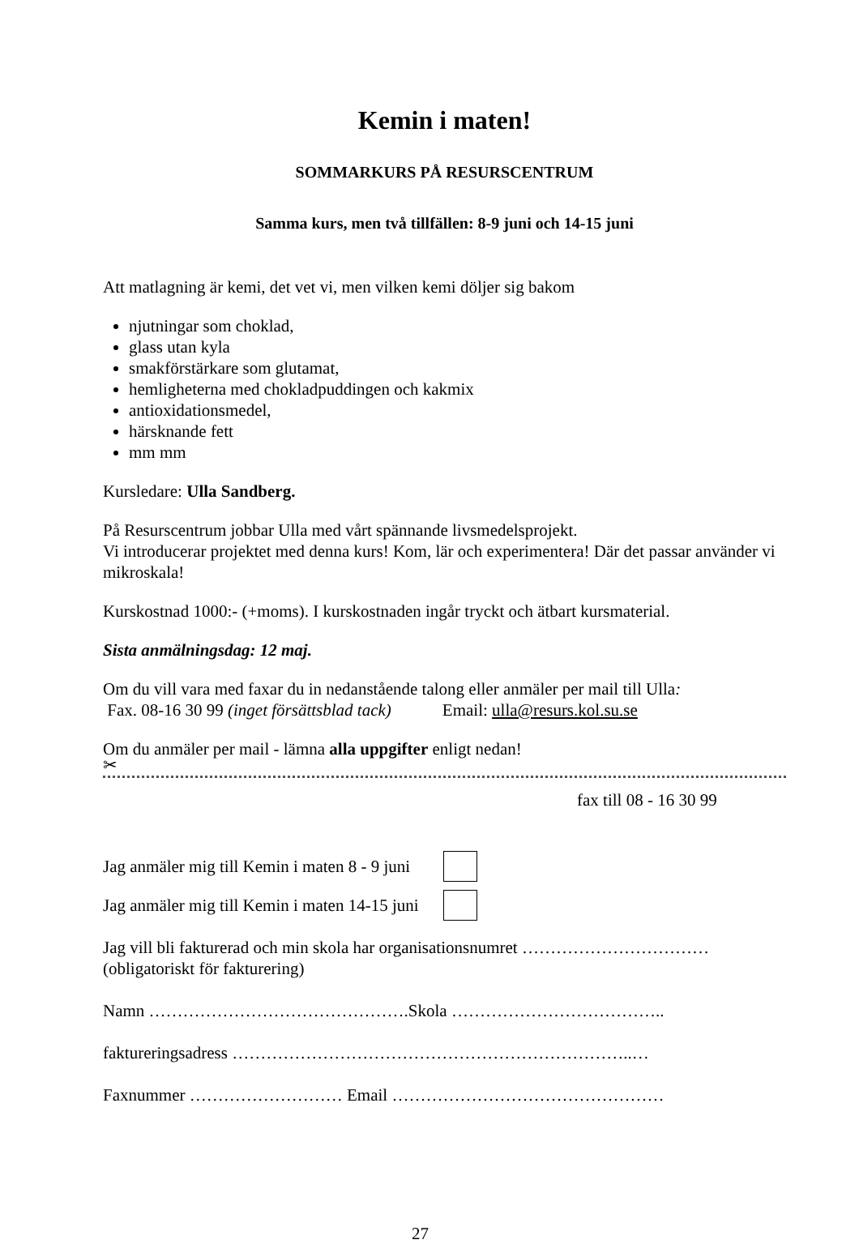Kemin i maten!
SOMMARKURS PÅ RESURSCENTRUM
Samma kurs, men två tillfällen: 8-9 juni och 14-15 juni
Att matlagning är kemi, det vet vi, men vilken kemi döljer sig bakom
njutningar som choklad,
glass utan kyla
smakförstärkare som glutamat,
hemligheterna med chokladpuddingen och kakmix
antioxidationsmedel,
härsknande fett
mm mm
Kursledare: Ulla Sandberg.
På Resurscentrum jobbar Ulla med vårt spännande livsmedelsprojekt.
Vi introducerar projektet med denna kurs! Kom, lär och experimentera! Där det passar använder vi mikroskala!
Kurskostnad 1000:- (+moms). I kurskostnaden ingår tryckt och ätbart kursmaterial.
Sista anmälningsdag: 12 maj.
Om du vill vara med faxar du in nedanstående talong eller anmäler per mail till Ulla:
Fax. 08-16 30 99 (inget försättsblad tack) Email: ulla@resurs.kol.su.se
Om du anmäler per mail - lämna alla uppgifter enligt nedan!
✂
fax till 08 - 16 30 99
Jag anmäler mig till Kemin i maten 8 - 9 juni
Jag anmäler mig till Kemin i maten 14-15 juni
Jag vill bli fakturerad och min skola har organisationsnumret ……………………………
(obligatoriskt för fakturering)
Namn ……………………………………….Skola ………………………………..
faktureringsadress ……………………………………………………………..…
Faxnummer ……………………… Email …………………………………………
27